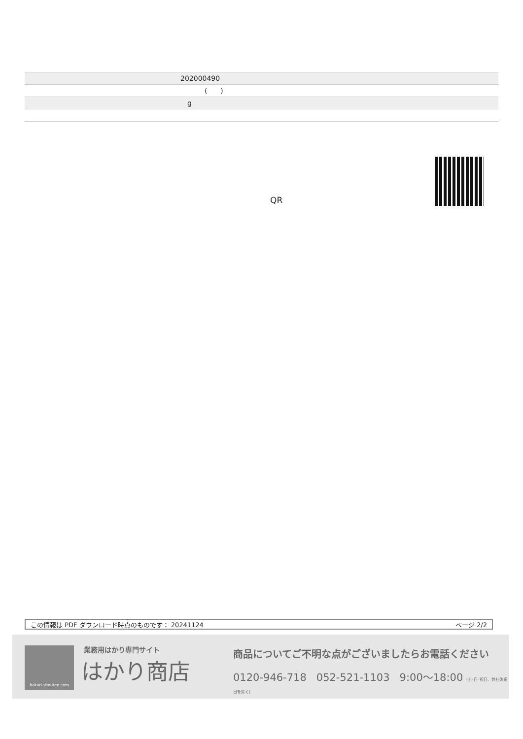| 202000490 |
| ( ) |
| g |
QR
この情報は PDF ダウンロード時点のものです： 20241124 ページ 2/2
hakari-shouten.com 業務用はかり専門サイト
はかり商店
商品についてご不明な点がございましたらお電話ください
0120-946-718 052-521-1103 9:00〜18:00 (土･日･祝日、弊社休業日を除く)